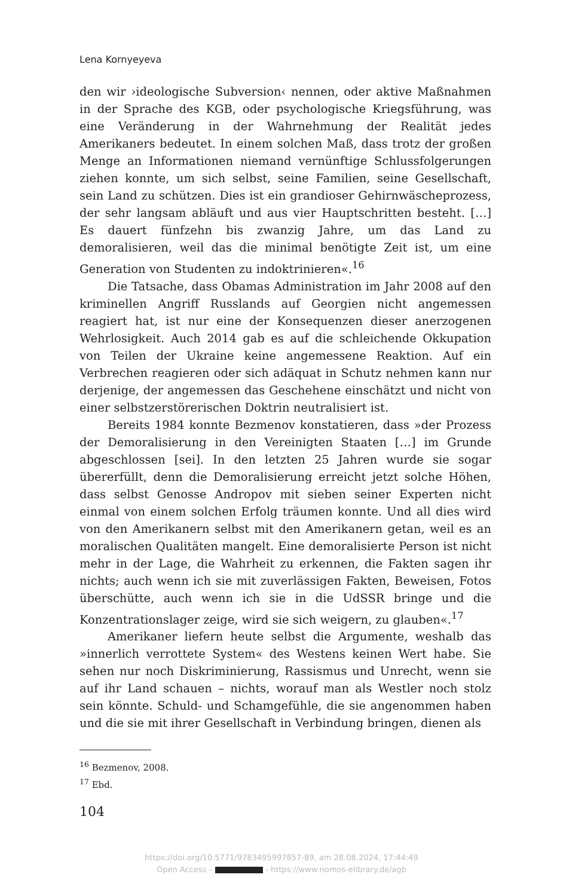Lena Kornyeyeva
den wir ›ideologische Subversion‹ nennen, oder aktive Maßnahmen in der Sprache des KGB, oder psychologische Kriegsführung, was eine Veränderung in der Wahrnehmung der Realität jedes Amerikaners bedeutet. In einem solchen Maß, dass trotz der großen Menge an Informationen niemand vernünftige Schlussfolgerungen ziehen konnte, um sich selbst, seine Familien, seine Gesellschaft, sein Land zu schützen. Dies ist ein grandioser Gehirnwäscheprozess, der sehr langsam abläuft und aus vier Hauptschritten besteht. […] Es dauert fünfzehn bis zwanzig Jahre, um das Land zu demoralisieren, weil das die minimal benötigte Zeit ist, um eine Generation von Studenten zu indoktrinieren«.<sup>16</sup>
Die Tatsache, dass Obamas Administration im Jahr 2008 auf den kriminellen Angriff Russlands auf Georgien nicht angemessen reagiert hat, ist nur eine der Konsequenzen dieser anerzogenen Wehrlosigkeit. Auch 2014 gab es auf die schleichende Okkupation von Teilen der Ukraine keine angemessene Reaktion. Auf ein Verbrechen reagieren oder sich adäquat in Schutz nehmen kann nur derjenige, der angemessen das Geschehene einschätzt und nicht von einer selbstzerstörerischen Doktrin neutralisiert ist.
Bereits 1984 konnte Bezmenov konstatieren, dass »der Prozess der Demoralisierung in den Vereinigten Staaten […] im Grunde abgeschlossen [sei]. In den letzten 25 Jahren wurde sie sogar übererfüllt, denn die Demoralisierung erreicht jetzt solche Höhen, dass selbst Genosse Andropov mit sieben seiner Experten nicht einmal von einem solchen Erfolg träumen konnte. Und all dies wird von den Amerikanern selbst mit den Amerikanern getan, weil es an moralischen Qualitäten mangelt. Eine demoralisierte Person ist nicht mehr in der Lage, die Wahrheit zu erkennen, die Fakten sagen ihr nichts; auch wenn ich sie mit zuverlässigen Fakten, Beweisen, Fotos überschütte, auch wenn ich sie in die UdSSR bringe und die Konzentrationslager zeige, wird sie sich weigern, zu glauben«.<sup>17</sup>
Amerikaner liefern heute selbst die Argumente, weshalb das »innerlich verrottete System« des Westens keinen Wert habe. Sie sehen nur noch Diskriminierung, Rassismus und Unrecht, wenn sie auf ihr Land schauen – nichts, worauf man als Westler noch stolz sein könnte. Schuld- und Schamgefühle, die sie angenommen haben und die sie mit ihrer Gesellschaft in Verbindung bringen, dienen als
<sup>16</sup> Bezmenov, 2008.
<sup>17</sup> Ebd.
104
https://doi.org/10.5771/9783495997857-89, am 28.08.2024, 17:44:49
Open Access – - https://www.nomos-elibrary.de/agb